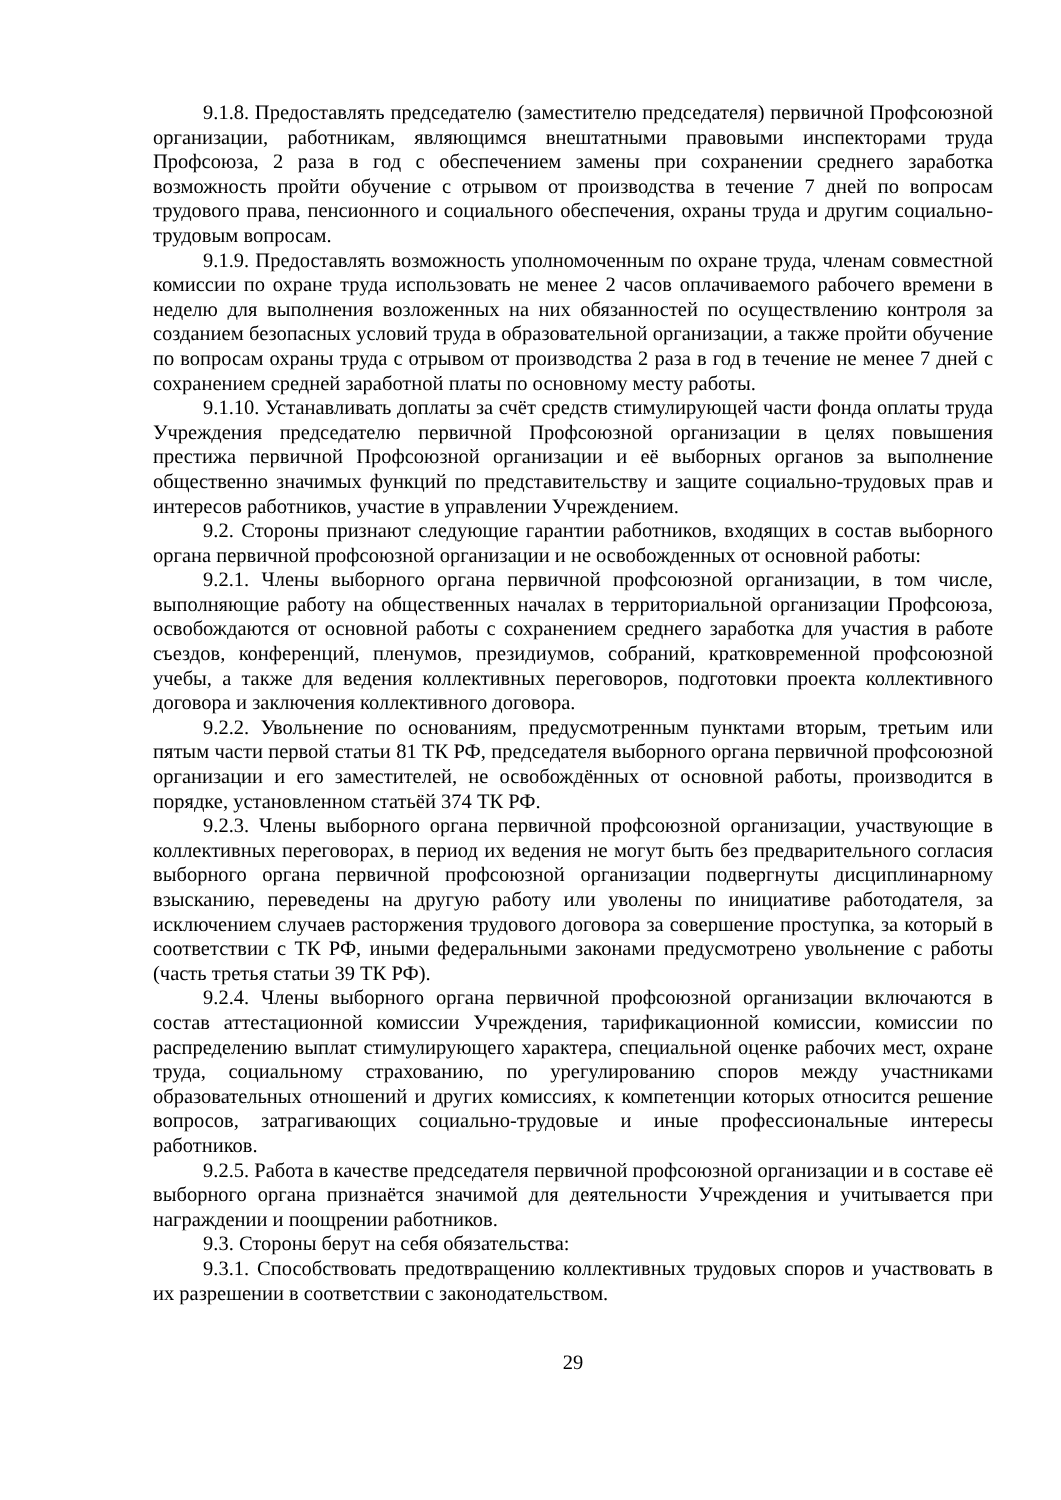9.1.8. Предоставлять председателю (заместителю председателя) первичной Профсоюзной организации, работникам, являющимся внештатными правовыми инспекторами труда Профсоюза, 2 раза в год с обеспечением замены при сохранении среднего заработка возможность пройти обучение с отрывом от производства в течение 7 дней по вопросам трудового права, пенсионного и социального обеспечения, охраны труда и другим социально-трудовым вопросам.
9.1.9. Предоставлять возможность уполномоченным по охране труда, членам совместной комиссии по охране труда использовать не менее 2 часов оплачиваемого рабочего времени в неделю для выполнения возложенных на них обязанностей по осуществлению контроля за созданием безопасных условий труда в образовательной организации, а также пройти обучение по вопросам охраны труда с отрывом от производства 2 раза в год в течение не менее 7 дней с сохранением средней заработной платы по основному месту работы.
9.1.10. Устанавливать доплаты за счёт средств стимулирующей части фонда оплаты труда Учреждения председателю первичной Профсоюзной организации в целях повышения престижа первичной Профсоюзной организации и её выборных органов за выполнение общественно значимых функций по представительству и защите социально-трудовых прав и интересов работников, участие в управлении Учреждением.
9.2. Стороны признают следующие гарантии работников, входящих в состав выборного органа первичной профсоюзной организации и не освобожденных от основной работы:
9.2.1. Члены выборного органа первичной профсоюзной организации, в том числе, выполняющие работу на общественных началах в территориальной организации Профсоюза, освобождаются от основной работы с сохранением среднего заработка для участия в работе съездов, конференций, пленумов, президиумов, собраний, кратковременной профсоюзной учебы, а также для ведения коллективных переговоров, подготовки проекта коллективного договора и заключения коллективного договора.
9.2.2. Увольнение по основаниям, предусмотренным пунктами вторым, третьим или пятым части первой статьи 81 ТК РФ, председателя выборного органа первичной профсоюзной организации и его заместителей, не освобождённых от основной работы, производится в порядке, установленном статьёй 374 ТК РФ.
9.2.3. Члены выборного органа первичной профсоюзной организации, участвующие в коллективных переговорах, в период их ведения не могут быть без предварительного согласия выборного органа первичной профсоюзной организации подвергнуты дисциплинарному взысканию, переведены на другую работу или уволены по инициативе работодателя, за исключением случаев расторжения трудового договора за совершение проступка, за который в соответствии с ТК РФ, иными федеральными законами предусмотрено увольнение с работы (часть третья статьи 39 ТК РФ).
9.2.4. Члены выборного органа первичной профсоюзной организации включаются в состав аттестационной комиссии Учреждения, тарификационной комиссии, комиссии по распределению выплат стимулирующего характера, специальной оценке рабочих мест, охране труда, социальному страхованию, по урегулированию споров между участниками образовательных отношений и других комиссиях, к компетенции которых относится решение вопросов, затрагивающих социально-трудовые и иные профессиональные интересы работников.
9.2.5. Работа в качестве председателя первичной профсоюзной организации и в составе её выборного органа признаётся значимой для деятельности Учреждения и учитывается при награждении и поощрении работников.
9.3. Стороны берут на себя обязательства:
9.3.1. Способствовать предотвращению коллективных трудовых споров и участвовать в их разрешении в соответствии с законодательством.
29